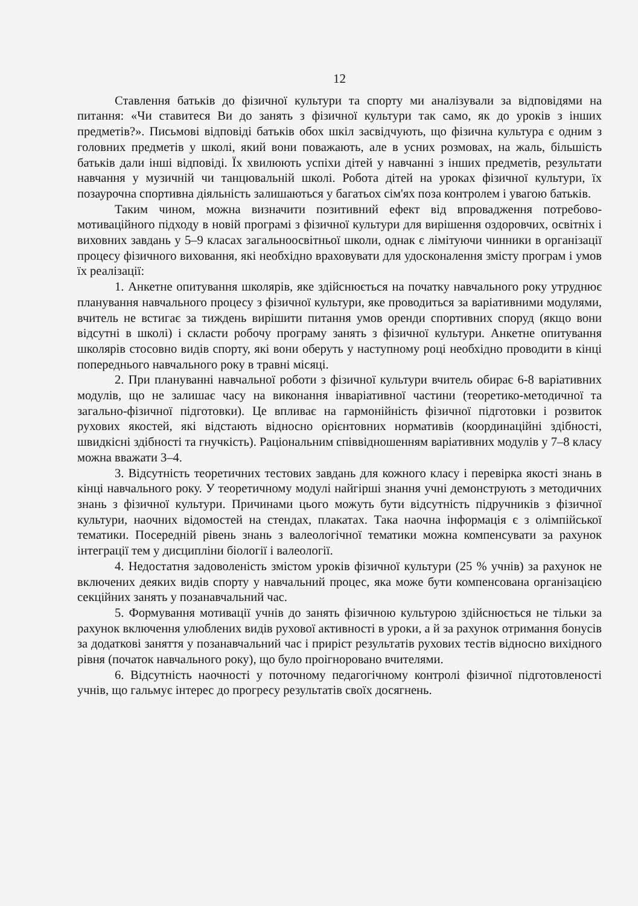12
Ставлення батьків до фізичної культури та спорту ми аналізували за відповідями на питання: «Чи ставитеся Ви до занять з фізичної культури так само, як до уроків з інших предметів?». Письмові відповіді батьків обох шкіл засвідчують, що фізична культура є одним з головних предметів у школі, який вони поважають, але в усних розмовах, на жаль, більшість батьків дали інші відповіді. Їх хвилюють успіхи дітей у навчанні з інших предметів, результати навчання у музичній чи танцювальній школі. Робота дітей на уроках фізичної культури, їх позаурочна спортивна діяльність залишаються у багатьох сім'ях поза контролем і увагою батьків.
Таким чином, можна визначити позитивний ефект від впровадження потребово-мотиваційного підходу в новій програмі з фізичної культури для вирішення оздоровчих, освітніх і виховних завдань у 5–9 класах загальноосвітньої школи, однак є лімітуючи чинники в організації процесу фізичного виховання, які необхідно враховувати для удосконалення змісту програм і умов їх реалізації:
1. Анкетне опитування школярів, яке здійснюється на початку навчального року утруднює планування навчального процесу з фізичної культури, яке проводиться за варіативними модулями, вчитель не встигає за тиждень вирішити питання умов оренди спортивних споруд (якщо вони відсутні в школі) і скласти робочу програму занять з фізичної культури. Анкетне опитування школярів стосовно видів спорту, які вони оберуть у наступному році необхідно проводити в кінці попереднього навчального року в травні місяці.
2. При плануванні навчальної роботи з фізичної культури вчитель обирає 6-8 варіативних модулів, що не залишає часу на виконання інваріативної частини (теоретико-методичної та загально-фізичної підготовки). Це впливає на гармонійність фізичної підготовки і розвиток рухових якостей, які відстають відносно орієнтовних нормативів (координаційні здібності, швидкісні здібності та гнучкість). Раціональним співвідношенням варіативних модулів у 7–8 класу можна вважати 3–4.
3. Відсутність теоретичних тестових завдань для кожного класу і перевірка якості знань в кінці навчального року. У теоретичному модулі найгірші знання учні демонструють з методичних знань з фізичної культури. Причинами цього можуть бути відсутність підручників з фізичної культури, наочних відомостей на стендах, плакатах. Така наочна інформація є з олімпійської тематики. Посередній рівень знань з валеологічної тематики можна компенсувати за рахунок інтеграції тем у дисципліни біології і валеології.
4. Недостатня задоволеність змістом уроків фізичної культури (25 % учнів) за рахунок не включених деяких видів спорту у навчальний процес, яка може бути компенсована організацією секційних занять у позанавчальний час.
5. Формування мотивації учнів до занять фізичною культурою здійснюється не тільки за рахунок включення улюблених видів рухової активності в уроки, а й за рахунок отримання бонусів за додаткові заняття у позанавчальний час і приріст результатів рухових тестів відносно вихідного рівня (початок навчального року), що було проігноровано вчителями.
6. Відсутність наочності у поточному педагогічному контролі фізичної підготовленості учнів, що гальмує інтерес до прогресу результатів своїх досягнень.